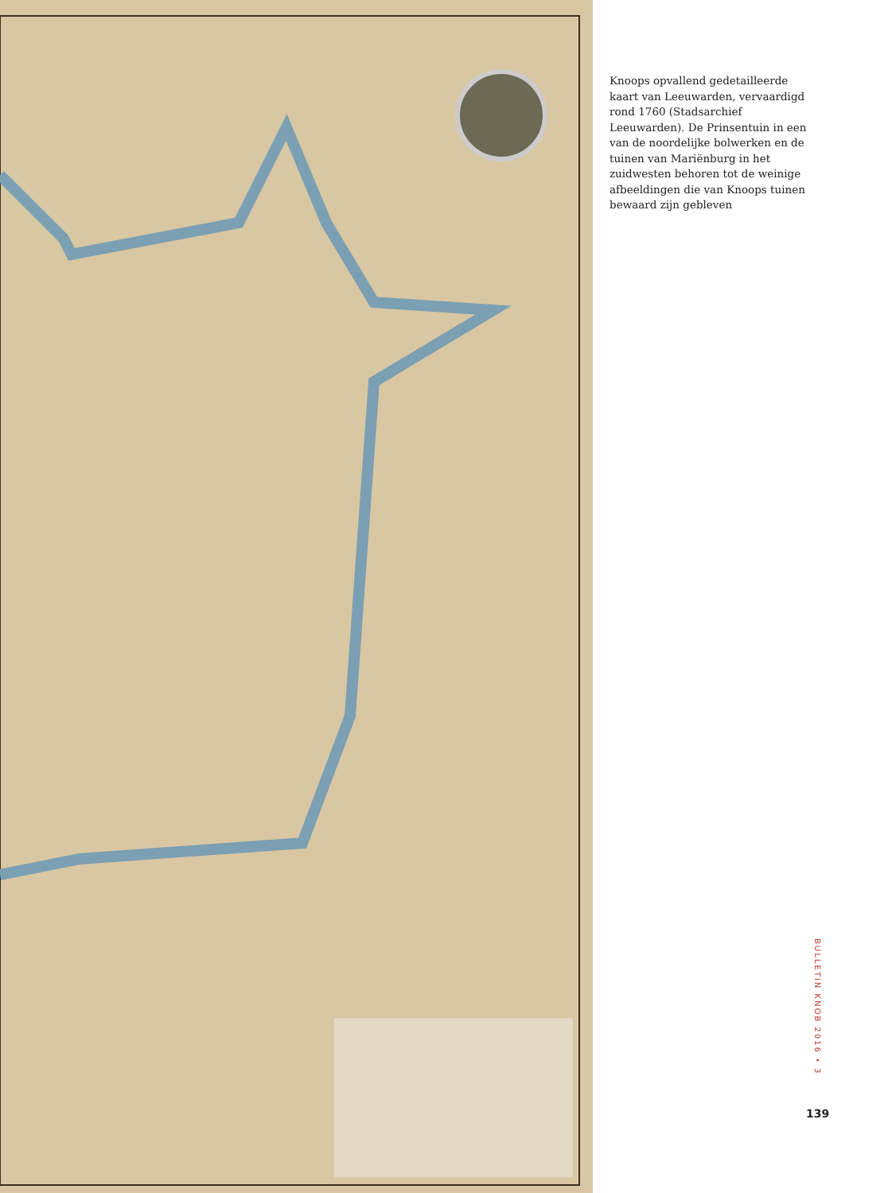Knoops opvallend gedetailleerde kaart van Leeuwarden, vervaardigd rond 1760 (Stadsarchief Leeuwarden). De Prinsentuin in een van de noordelijke bolwerken en de tuinen van Mariënburg in het zuidwesten behoren tot de weinige afbeeldingen die van Knoops tuinen bewaard zijn gebleven
BULLETIN KNOB 2016 • 3
139